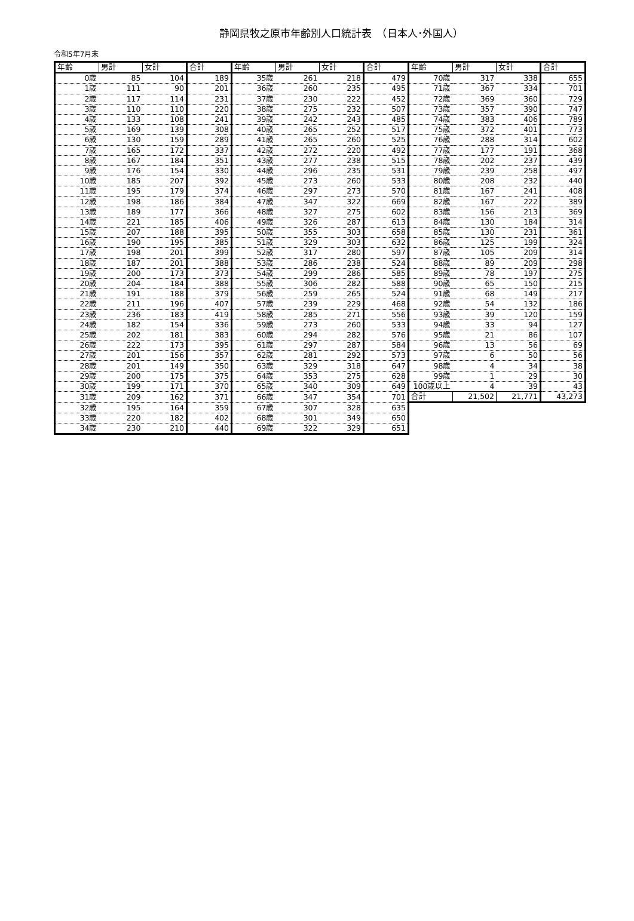静岡県牧之原市年齢別人口統計表　（日本人･外国人）
令和5年7月末
| 年齢 | 男計 | 女計 | 合計 | 年齢 | 男計 | 女計 | 合計 | 年齢 | 男計 | 女計 | 合計 |
| --- | --- | --- | --- | --- | --- | --- | --- | --- | --- | --- | --- |
| 0歳 | 85 | 104 | 189 | 35歳 | 261 | 218 | 479 | 70歳 | 317 | 338 | 655 |
| 1歳 | 111 | 90 | 201 | 36歳 | 260 | 235 | 495 | 71歳 | 367 | 334 | 701 |
| 2歳 | 117 | 114 | 231 | 37歳 | 230 | 222 | 452 | 72歳 | 369 | 360 | 729 |
| 3歳 | 110 | 110 | 220 | 38歳 | 275 | 232 | 507 | 73歳 | 357 | 390 | 747 |
| 4歳 | 133 | 108 | 241 | 39歳 | 242 | 243 | 485 | 74歳 | 383 | 406 | 789 |
| 5歳 | 169 | 139 | 308 | 40歳 | 265 | 252 | 517 | 75歳 | 372 | 401 | 773 |
| 6歳 | 130 | 159 | 289 | 41歳 | 265 | 260 | 525 | 76歳 | 288 | 314 | 602 |
| 7歳 | 165 | 172 | 337 | 42歳 | 272 | 220 | 492 | 77歳 | 177 | 191 | 368 |
| 8歳 | 167 | 184 | 351 | 43歳 | 277 | 238 | 515 | 78歳 | 202 | 237 | 439 |
| 9歳 | 176 | 154 | 330 | 44歳 | 296 | 235 | 531 | 79歳 | 239 | 258 | 497 |
| 10歳 | 185 | 207 | 392 | 45歳 | 273 | 260 | 533 | 80歳 | 208 | 232 | 440 |
| 11歳 | 195 | 179 | 374 | 46歳 | 297 | 273 | 570 | 81歳 | 167 | 241 | 408 |
| 12歳 | 198 | 186 | 384 | 47歳 | 347 | 322 | 669 | 82歳 | 167 | 222 | 389 |
| 13歳 | 189 | 177 | 366 | 48歳 | 327 | 275 | 602 | 83歳 | 156 | 213 | 369 |
| 14歳 | 221 | 185 | 406 | 49歳 | 326 | 287 | 613 | 84歳 | 130 | 184 | 314 |
| 15歳 | 207 | 188 | 395 | 50歳 | 355 | 303 | 658 | 85歳 | 130 | 231 | 361 |
| 16歳 | 190 | 195 | 385 | 51歳 | 329 | 303 | 632 | 86歳 | 125 | 199 | 324 |
| 17歳 | 198 | 201 | 399 | 52歳 | 317 | 280 | 597 | 87歳 | 105 | 209 | 314 |
| 18歳 | 187 | 201 | 388 | 53歳 | 286 | 238 | 524 | 88歳 | 89 | 209 | 298 |
| 19歳 | 200 | 173 | 373 | 54歳 | 299 | 286 | 585 | 89歳 | 78 | 197 | 275 |
| 20歳 | 204 | 184 | 388 | 55歳 | 306 | 282 | 588 | 90歳 | 65 | 150 | 215 |
| 21歳 | 191 | 188 | 379 | 56歳 | 259 | 265 | 524 | 91歳 | 68 | 149 | 217 |
| 22歳 | 211 | 196 | 407 | 57歳 | 239 | 229 | 468 | 92歳 | 54 | 132 | 186 |
| 23歳 | 236 | 183 | 419 | 58歳 | 285 | 271 | 556 | 93歳 | 39 | 120 | 159 |
| 24歳 | 182 | 154 | 336 | 59歳 | 273 | 260 | 533 | 94歳 | 33 | 94 | 127 |
| 25歳 | 202 | 181 | 383 | 60歳 | 294 | 282 | 576 | 95歳 | 21 | 86 | 107 |
| 26歳 | 222 | 173 | 395 | 61歳 | 297 | 287 | 584 | 96歳 | 13 | 56 | 69 |
| 27歳 | 201 | 156 | 357 | 62歳 | 281 | 292 | 573 | 97歳 | 6 | 50 | 56 |
| 28歳 | 201 | 149 | 350 | 63歳 | 329 | 318 | 647 | 98歳 | 4 | 34 | 38 |
| 29歳 | 200 | 175 | 375 | 64歳 | 353 | 275 | 628 | 99歳 | 1 | 29 | 30 |
| 30歳 | 199 | 171 | 370 | 65歳 | 340 | 309 | 649 | 100歳以上 | 4 | 39 | 43 |
| 31歳 | 209 | 162 | 371 | 66歳 | 347 | 354 | 701 | 合計 | 21,502 | 21,771 | 43,273 |
| 32歳 | 195 | 164 | 359 | 67歳 | 307 | 328 | 635 | | | | |
| 33歳 | 220 | 182 | 402 | 68歳 | 301 | 349 | 650 | | | | |
| 34歳 | 230 | 210 | 440 | 69歳 | 322 | 329 | 651 | | | | |